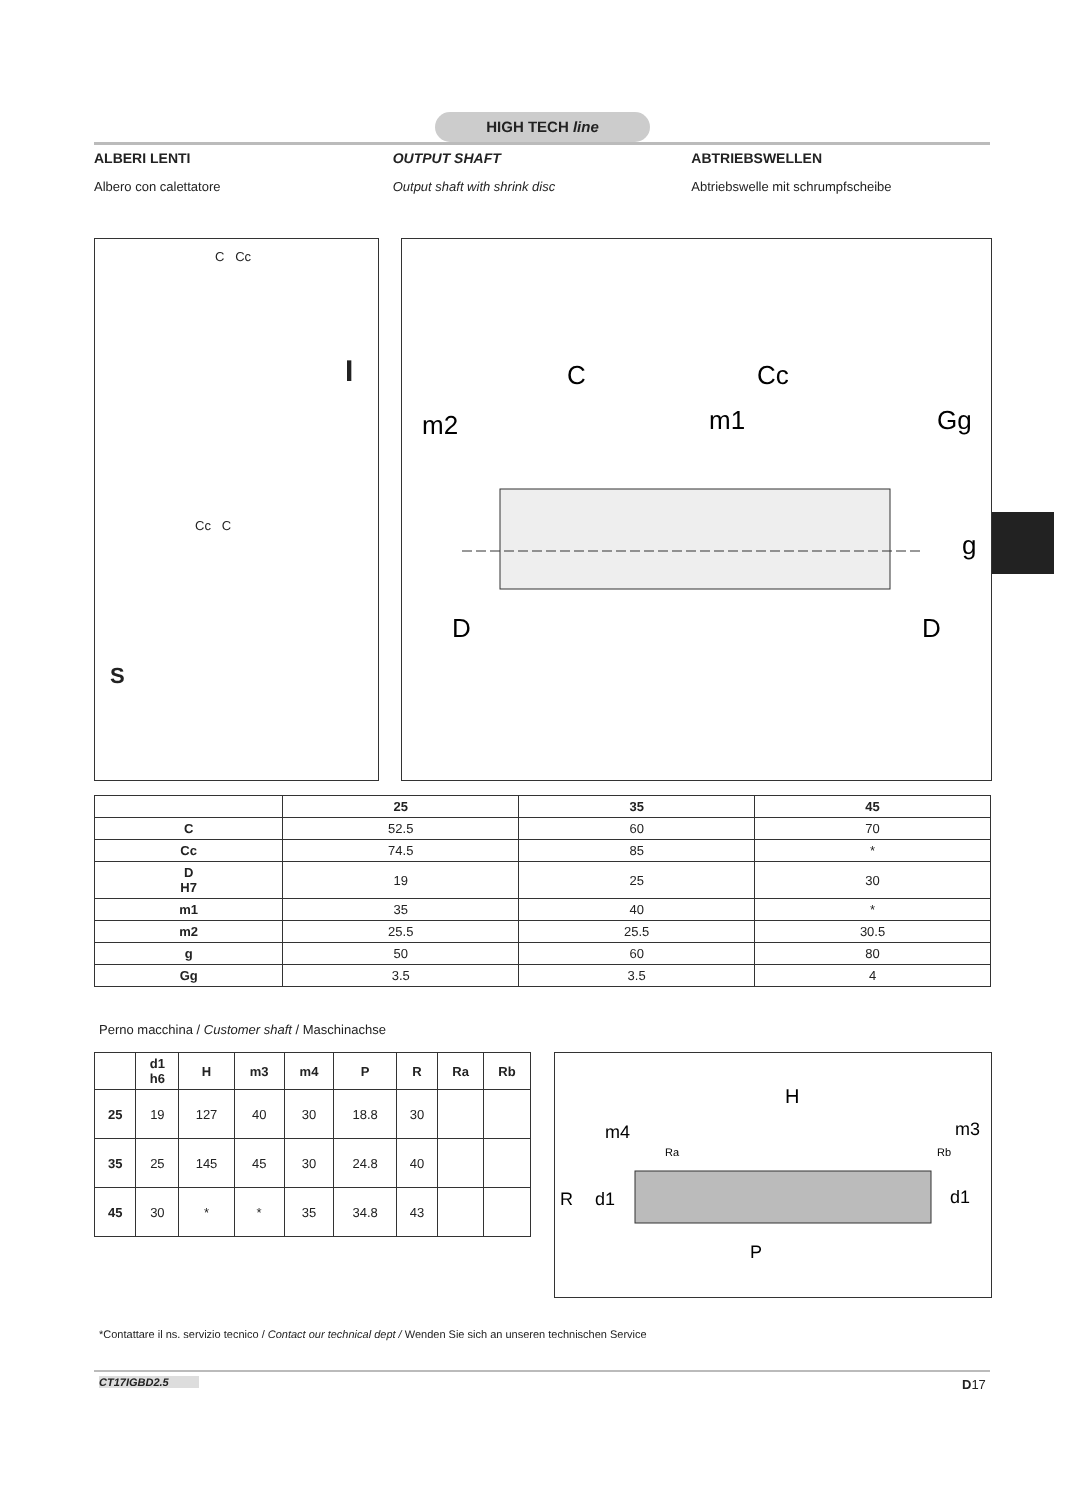HIGH TECH line
ALBERI LENTI
Albero con calettatore
OUTPUT SHAFT
Output shaft with shrink disc
ABTRIEBSWELLEN
Abtriebswelle mit schrumpfscheibe
C Cc
I
Cc C
S
C
Cc
m2
m1
Gg
g
D
D
| | 25 | 35 | 45 |
| --- | --- | --- | --- |
| C | 52.5 | 60 | 70 |
| Cc | 74.5 | 85 | * |
| D H7 | 19 | 25 | 30 |
| m1 | 35 | 40 | * |
| m2 | 25.5 | 25.5 | 30.5 |
| g | 50 | 60 | 80 |
| Gg | 3.5 | 3.5 | 4 |
Perno macchina / Customer shaft / Maschinachse
| | d1 h6 | H | m3 | m4 | P | R | Ra | Rb |
| --- | --- | --- | --- | --- | --- | --- | --- | --- |
| 25 | 19 | 127 | 40 | 30 | 18.8 | 30 | | |
| 35 | 25 | 145 | 45 | 30 | 24.8 | 40 | | |
| 45 | 30 | * | * | 35 | 34.8 | 43 | | |
H
m4
m3
Ra
Rb
R
d1
d1
P
*Contattare il ns. servizio tecnico / Contact our technical dept / Wenden Sie sich an unseren technischen Service
CT17IGBD2.5 D17